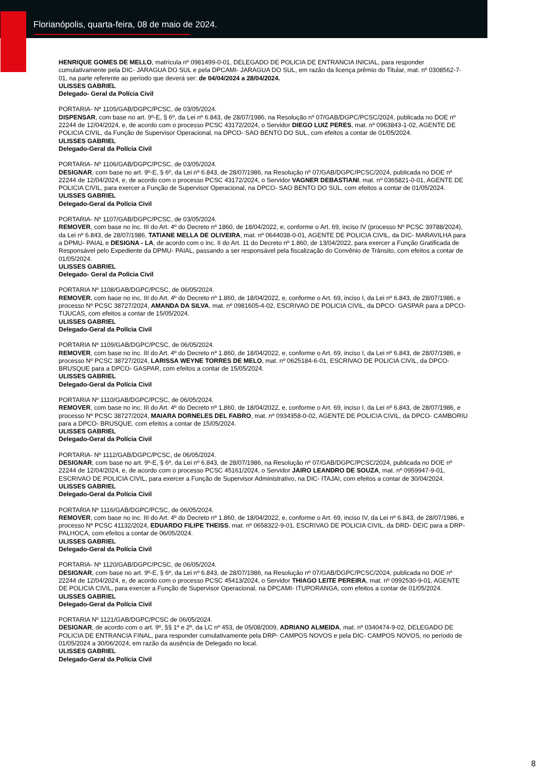Florianópolis, quarta-feira, 08 de maio de 2024.
HENRIQUE GOMES DE MELLO, matrícula nº 0981499-0-01, DELEGADO DE POLICIA DE ENTRANCIA INICIAL, para responder cumulativamente pela DIC- JARAGUA DO SUL e pela DPCAMI- JARAGUA DO SUL, em razão da licença prêmio do Titular, mat. nº 0308562-7-01, na parte referente ao período que deverá ser: de 04/04/2024 a 28/04/2024.
ULISSES GABRIEL
Delegado- Geral da Polícia Civil
PORTARIA- Nº 1105/GAB/DGPC/PCSC, de 03/05/2024.
DISPENSAR, com base no art. 9º-E, § 6º, da Lei nº 6.843, de 28/07/1986, na Resolução nº 07/GAB/DGPC/PCSC/2024, publicada no DOE nº 22244 de 12/04/2024, e, de acordo com o processo PCSC 43172/2024, o Servidor DIEGO LUIZ PERES, mat. nº 0963843-1-02, AGENTE DE POLICIA CIVIL, da Função de Supervisor Operacional, na DPCO- SAO BENTO DO SUL, com efeitos a contar de 01/05/2024.
ULISSES GABRIEL
Delegado-Geral da Polícia Civil
PORTARIA- Nº 1106/GAB/DGPC/PCSC, de 03/05/2024.
DESIGNAR, com base no art. 9º-E, § 6º, da Lei nº 6.843, de 28/07/1986, na Resolução nº 07/GAB/DGPC/PCSC/2024, publicada no DOE nº 22244 de 12/04/2024, e, de acordo com o processo PCSC 43172/2024, o Servidor VAGNER DEBASTIANI, mat. nº 0365821-0-01, AGENTE DE POLICIA CIVIL, para exercer a Função de Supervisor Operacional, na DPCO- SAO BENTO DO SUL, com efeitos a contar de 01/05/2024.
ULISSES GABRIEL
Delegado-Geral da Polícia Civil
PORTARIA- Nº 1107/GAB/DGPC/PCSC, de 03/05/2024.
REMOVER, com base no inc. III do Art. 4º do Decreto nº 1860, de 18/04/2022, e, conforme o Art. 69, inciso IV (processo Nº PCSC 39788/2024), da Lei nº 6.843, de 28/07/1986, TATIANE MELLA DE OLIVEIRA, mat. nº 0644038-0-01, AGENTE DE POLICIA CIVIL, da DIC- MARAVILHA para a DPMU- PAIAL e DESIGNA - LA, de acordo com o inc. II do Art. 11 do Decreto nº 1.860, de 13/04/2022, para exercer a Função Gratificada de Responsável pelo Expediente da DPMU- PAIAL, passando a ser responsável pela fiscalização do Convênio de Trânsito, com efeitos a contar de 01/05/2024.
ULISSES GABRIEL
Delegado- Geral da Polícia Civil
PORTARIA Nº 1108/GAB/DGPC/PCSC, de 06/05/2024.
REMOVER, com base no inc. III do Art. 4º do Decreto nº 1.860, de 18/04/2022, e, conforme o Art. 69, inciso I, da Lei nº 6.843, de 28/07/1986, e processo Nº PCSC 38727/2024, AMANDA DA SILVA, mat. nº 0981605-4-02, ESCRIVAO DE POLICIA CIVIL, da DPCO- GASPAR para a DPCO- TIJUCAS, com efeitos a contar de 15/05/2024.
ULISSES GABRIEL
Delegado-Geral da Polícia Civil
PORTARIA Nº 1109/GAB/DGPC/PCSC, de 06/05/2024.
REMOVER, com base no inc. III do Art. 4º do Decreto nº 1.860, de 18/04/2022, e, conforme o Art. 69, inciso I, da Lei nº 6.843, de 28/07/1986, e processo Nº PCSC 38727/2024, LARISSA WEYNE TORRES DE MELO, mat. nº 0625184-6-01, ESCRIVAO DE POLICIA CIVIL, da DPCO- BRUSQUE para a DPCO- GASPAR, com efeitos a contar de 15/05/2024.
ULISSES GABRIEL
Delegado-Geral da Polícia Civil
PORTARIA Nº 1110/GAB/DGPC/PCSC, de 06/05/2024.
REMOVER, com base no inc. III do Art. 4º do Decreto nº 1.860, de 18/04/2022, e, conforme o Art. 69, inciso I, da Lei nº 6.843, de 28/07/1986, e processo Nº PCSC 38727/2024, MAIARA DORNELES DEL FABRO, mat. nº 0934358-0-02, AGENTE DE POLICIA CIVIL, da DPCO- CAMBORIU para a DPCO- BRUSQUE, com efeitos a contar de 15/05/2024.
ULISSES GABRIEL
Delegado-Geral da Polícia Civil
PORTARIA- Nº 1112/GAB/DGPC/PCSC, de 06/05/2024.
DESIGNAR, com base no art. 9º-E, § 6º, da Lei nº 6.843, de 28/07/1986, na Resolução nº 07/GAB/DGPC/PCSC/2024, publicada no DOE nº 22244 de 12/04/2024, e, de acordo com o processo PCSC 45161/2024, o Servidor JAIRO LEANDRO DE SOUZA, mat. nº 0959947-9-01, ESCRIVAO DE POLICIA CIVIL, para exercer a Função de Supervisor Administrativo, na DIC- ITAJAI, com efeitos a contar de 30/04/2024.
ULISSES GABRIEL
Delegado-Geral da Polícia Civil
PORTARIA Nº 1116/GAB/DGPC/PCSC, de 06/05/2024.
REMOVER, com base no inc. III do Art. 4º do Decreto nº 1.860, de 18/04/2022, e, conforme o Art. 69, inciso IV, da Lei nº 6.843, de 28/07/1986, e processo Nº PCSC 41132/2024, EDUARDO FILIPE THEISS, mat. nº 0658322-9-01, ESCRIVAO DE POLICIA CIVIL, da DRD- DEIC para a DRP- PALHOCA, com efeitos a contar de 06/05/2024.
ULISSES GABRIEL
Delegado-Geral da Polícia Civil
PORTARIA- Nº 1120/GAB/DGPC/PCSC, de 06/05/2024.
DESIGNAR, com base no art. 9º-E, § 6º, da Lei nº 6.843, de 28/07/1986, na Resolução nº 07/GAB/DGPC/PCSC/2024, publicada no DOE nº 22244 de 12/04/2024, e, de acordo com o processo PCSC 45413/2024, o Servidor THIAGO LEITE PEREIRA, mat. nº 0992530-9-01, AGENTE DE POLICIA CIVIL, para exercer a Função de Supervisor Operacional, na DPCAMI- ITUPORANGA, com efeitos a contar de 01/05/2024.
ULISSES GABRIEL
Delegado-Geral da Polícia Civil
PORTARIA Nº 1121/GAB/DGPC/PCSC de 06/05/2024.
DESIGNAR, de acordo com o art. 9º, §§ 1º e 2º, da LC nº 453, de 05/08/2009, ADRIANO ALMEIDA, mat. nº 0340474-9-02, DELEGADO DE POLICIA DE ENTRANCIA FINAL, para responder cumulativamente pela DRP- CAMPOS NOVOS e pela DIC- CAMPOS NOVOS, no período de 01/05/2024 a 30/06/2024, em razão da ausência de Delegado no local.
ULISSES GABRIEL
Delegado-Geral da Polícia Civil
8